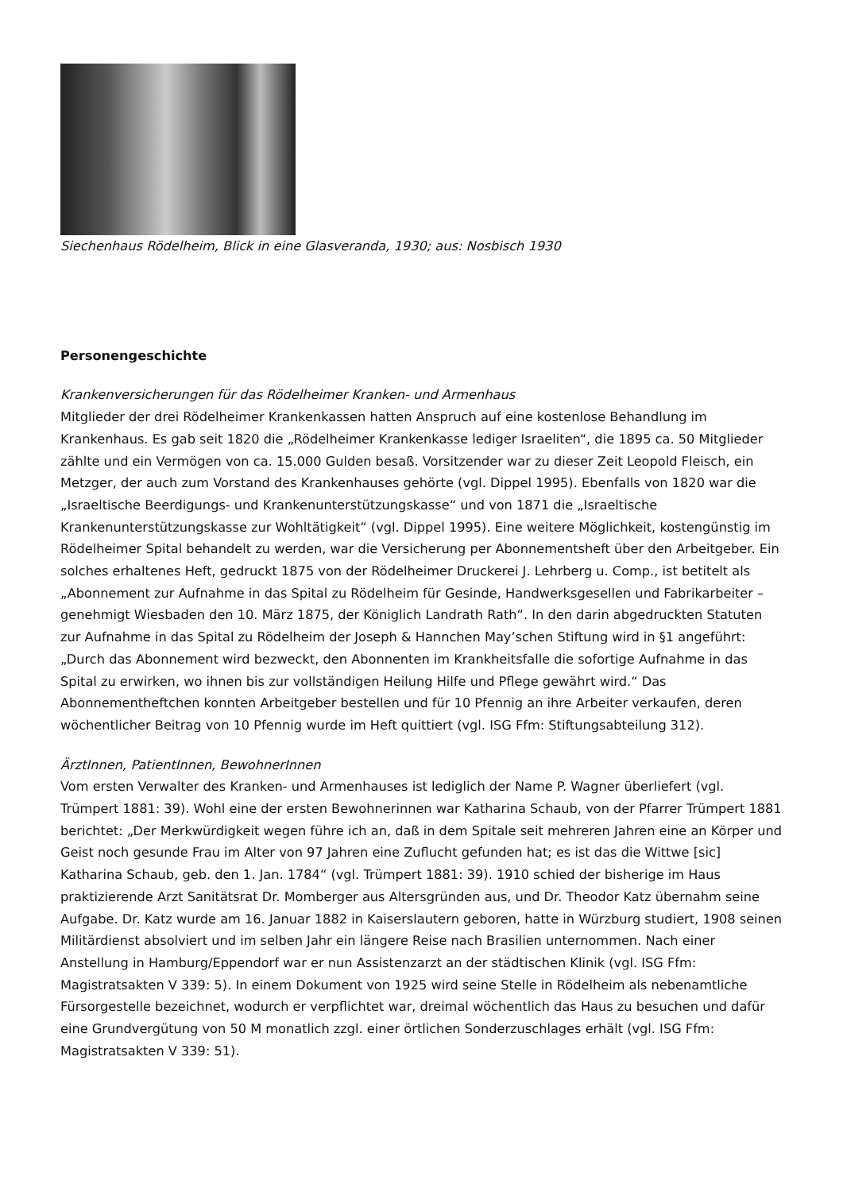Siechenhaus Rödelheim, Blick in eine Glasveranda, 1930; aus: Nosbisch 1930
Personengeschichte
Krankenversicherungen für das Rödelheimer Kranken- und Armenhaus
Mitglieder der drei Rödelheimer Krankenkassen hatten Anspruch auf eine kostenlose Behandlung im Krankenhaus. Es gab seit 1820 die „Rödelheimer Krankenkasse lediger Israeliten“, die 1895 ca. 50 Mitglieder zählte und ein Vermögen von ca. 15.000 Gulden besaß. Vorsitzender war zu dieser Zeit Leopold Fleisch, ein Metzger, der auch zum Vorstand des Krankenhauses gehörte (vgl. Dippel 1995). Ebenfalls von 1820 war die „Israeltische Beerdigungs- und Krankenunterstützungskasse“ und von 1871 die „Israeltische Krankenunterstützungskasse zur Wohltätigkeit“ (vgl. Dippel 1995). Eine weitere Möglichkeit, kostengünstig im Rödelheimer Spital behandelt zu werden, war die Versicherung per Abonnementsheft über den Arbeitgeber. Ein solches erhaltenes Heft, gedruckt 1875 von der Rödelheimer Druckerei J. Lehrberg u. Comp., ist betitelt als „Abonnement zur Aufnahme in das Spital zu Rödelheim für Gesinde, Handwerksgesellen und Fabrikarbeiter – genehmigt Wiesbaden den 10. März 1875, der Königlich Landrath Rath“. In den darin abgedruckten Statuten zur Aufnahme in das Spital zu Rödelheim der Joseph & Hannchen May’schen Stiftung wird in §1 angeführt: „Durch das Abonnement wird bezweckt, den Abonnenten im Krankheitsfalle die sofortige Aufnahme in das Spital zu erwirken, wo ihnen bis zur vollständigen Heilung Hilfe und Pflege gewährt wird.“ Das Abonnementheftchen konnten Arbeitgeber bestellen und für 10 Pfennig an ihre Arbeiter verkaufen, deren wöchentlicher Beitrag von 10 Pfennig wurde im Heft quittiert (vgl. ISG Ffm: Stiftungsabteilung 312).
ÄrztInnen, PatientInnen, BewohnerInnen
Vom ersten Verwalter des Kranken- und Armenhauses ist lediglich der Name P. Wagner überliefert (vgl. Trümpert 1881: 39). Wohl eine der ersten Bewohnerinnen war Katharina Schaub, von der Pfarrer Trümpert 1881 berichtet: „Der Merkwürdigkeit wegen führe ich an, daß in dem Spitale seit mehreren Jahren eine an Körper und Geist noch gesunde Frau im Alter von 97 Jahren eine Zuflucht gefunden hat; es ist das die Wittwe [sic] Katharina Schaub, geb. den 1. Jan. 1784“ (vgl. Trümpert 1881: 39). 1910 schied der bisherige im Haus praktizierende Arzt Sanitätsrat Dr. Momberger aus Altersgründen aus, und Dr. Theodor Katz übernahm seine Aufgabe. Dr. Katz wurde am 16. Januar 1882 in Kaiserslautern geboren, hatte in Würzburg studiert, 1908 seinen Militärdienst absolviert und im selben Jahr ein längere Reise nach Brasilien unternommen. Nach einer Anstellung in Hamburg/Eppendorf war er nun Assistenzarzt an der städtischen Klinik (vgl. ISG Ffm: Magistratsakten V 339: 5). In einem Dokument von 1925 wird seine Stelle in Rödelheim als nebenamtliche Fürsorgestelle bezeichnet, wodurch er verpflichtet war, dreimal wöchentlich das Haus zu besuchen und dafür eine Grundvergütung von 50 M monatlich zzgl. einer örtlichen Sonderzuschlages erhält (vgl. ISG Ffm: Magistratsakten V 339: 51).